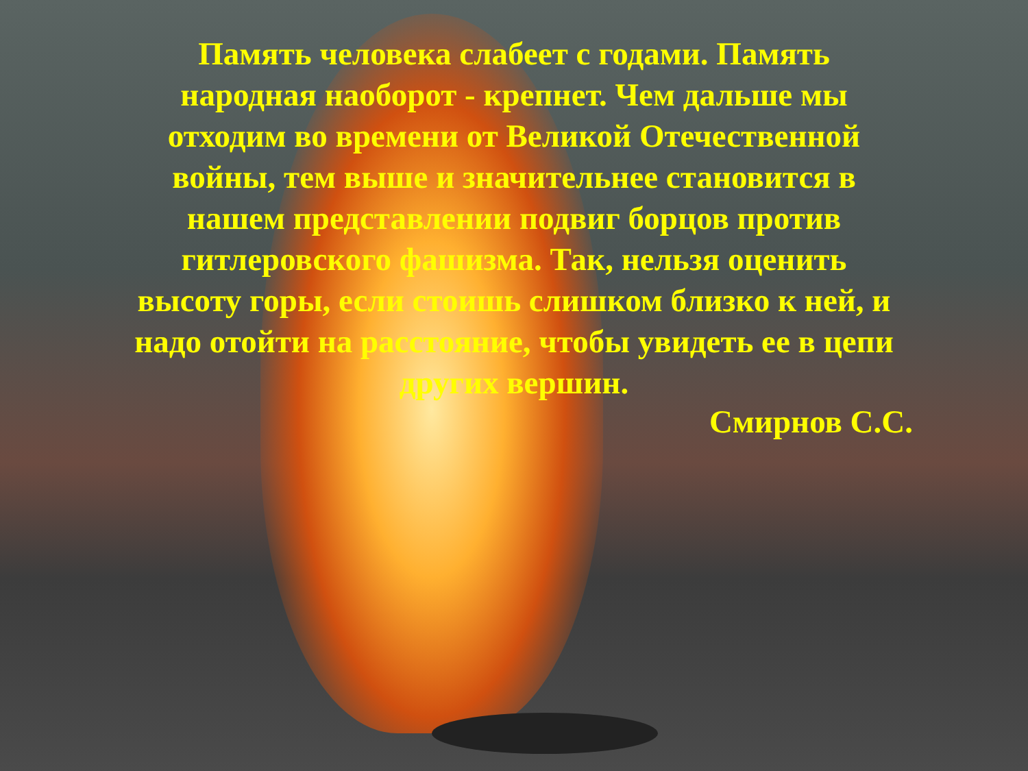Память человека слабеет с годами. Память народная наоборот - крепнет. Чем дальше мы отходим во времени от Великой Отечественной войны, тем выше и значительнее становится в нашем представлении подвиг борцов против гитлеровского фашизма. Так, нельзя оценить высоту горы, если стоишь слишком близко к ней, и надо отойти на расстояние, чтобы увидеть ее в цепи других вершин.
Смирнов С.С.